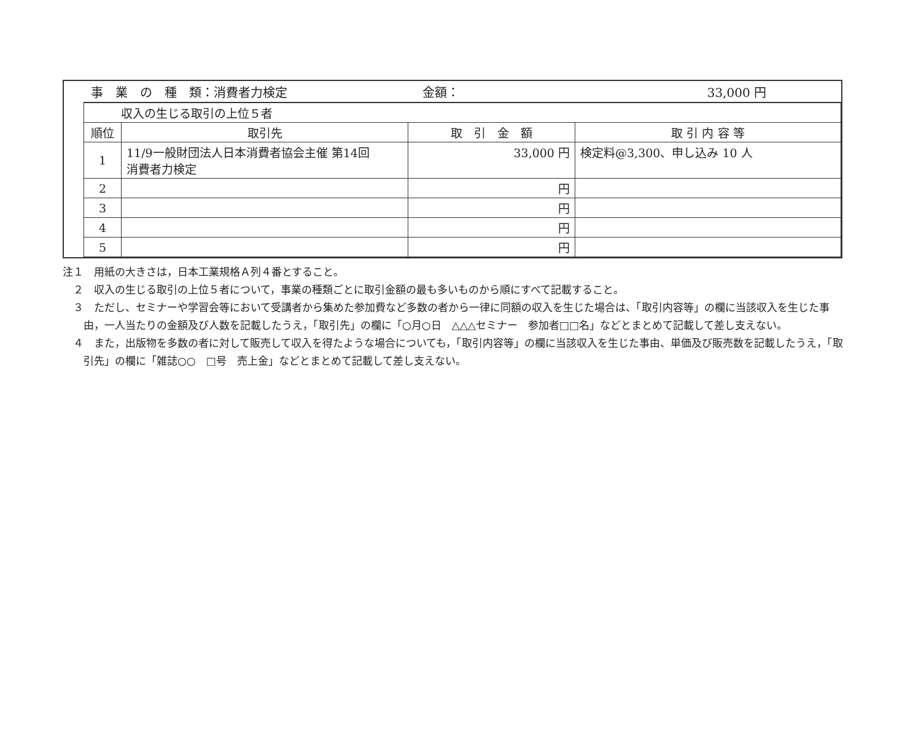事　業　の　種　類：消費者力検定 金額： 33,000 円
| 収入の生じる取引の上位５者 | | | |
| 順位 | 取引先 | 取 引 金 額 | 取 引 内 容 等 |
| 1 | 11/9一般財団法人日本消費者協会主催 第14回 消費者力検定 | 33,000 円 | 検定料@3,300、申し込み 10 人 |
| 2 | | 円 | |
| 3 | | 円 | |
| 4 | | 円 | |
| 5 | | 円 | |
注１　用紙の大きさは，日本工業規格Ａ列４番とすること。
　２　収入の生じる取引の上位５者について，事業の種類ごとに取引金額の最も多いものから順にすべて記載すること。
　３　ただし、セミナーや学習会等において受講者から集めた参加費など多数の者から一律に同額の収入を生じた場合は、「取引内容等」の欄に当該収入を生じた事由，一人当たりの金額及び人数を記載したうえ，「取引先」の欄に「○月○日　△△△セミナー　参加者□□名」などとまとめて記載して差し支えない。
　４　また，出版物を多数の者に対して販売して収入を得たような場合についても，「取引内容等」の欄に当該収入を生じた事由、単価及び販売数を記載したうえ，「取引先」の欄に「雑誌○○　□号　売上金」などとまとめて記載して差し支えない。